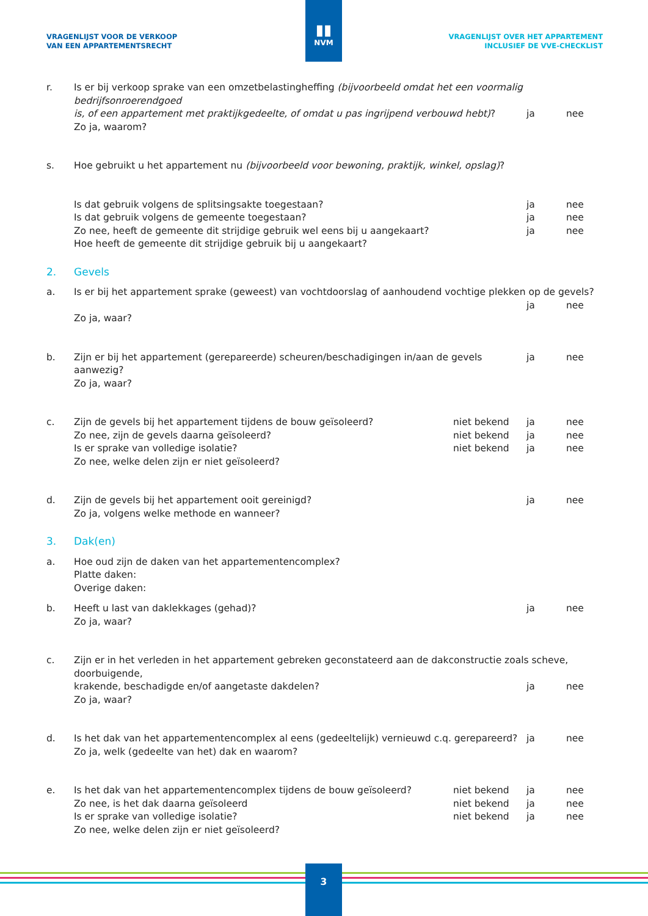▮▮
NVM
VRAGENLIJST VOOR DE VERKOOP
VAN EEN APPARTEMENTSRECHT
VRAGENLIJST OVER HET APPARTEMENT
INCLUSIEF DE VVE-CHECKLIST
r. Is er bij verkoop sprake van een omzetbelastingheffing (bijvoorbeeld omdat het een voormalig bedrijfsonroerendgoed
is, of een appartement met praktijkgedeelte, of omdat u pas ingrijpend verbouwd hebt)? ja nee
Zo ja, waarom?
s. Hoe gebruikt u het appartement nu (bijvoorbeeld voor bewoning, praktijk, winkel, opslag)?
Is dat gebruik volgens de splitsingsakte toegestaan? ja nee
Is dat gebruik volgens de gemeente toegestaan? ja nee
Zo nee, heeft de gemeente dit strijdige gebruik wel eens bij u aangekaart? ja nee
Hoe heeft de gemeente dit strijdige gebruik bij u aangekaart?
2. Gevels
a. Is er bij het appartement sprake (geweest) van vochtdoorslag of aanhoudend vochtige plekken op de gevels?
ja nee
Zo ja, waar?
b. Zijn er bij het appartement (gerepareerde) scheuren/beschadigingen in/aan de gevels aanwezig? ja nee
Zo ja, waar?
c. Zijn de gevels bij het appartement tijdens de bouw geïsoleerd? niet bekend ja nee
Zo nee, zijn de gevels daarna geïsoleerd? niet bekend ja nee
Is er sprake van volledige isolatie? niet bekend ja nee
Zo nee, welke delen zijn er niet geïsoleerd?
d. Zijn de gevels bij het appartement ooit gereinigd? ja nee
Zo ja, volgens welke methode en wanneer?
3. Dak(en)
a. Hoe oud zijn de daken van het appartementencomplex?
Platte daken:
Overige daken:
b. Heeft u last van daklekkages (gehad)? ja nee
Zo ja, waar?
c. Zijn er in het verleden in het appartement gebreken geconstateerd aan de dakconstructie zoals scheve, doorbuigende,
krakende, beschadigde en/of aangetaste dakdelen? ja nee
Zo ja, waar?
d. Is het dak van het appartementencomplex al eens (gedeeltelijk) vernieuwd c.q. gerepareerd? ja nee
Zo ja, welk (gedeelte van het) dak en waarom?
e. Is het dak van het appartementencomplex tijdens de bouw geïsoleerd? niet bekend ja nee
Zo nee, is het dak daarna geïsoleerd niet bekend ja nee
Is er sprake van volledige isolatie? niet bekend ja nee
Zo nee, welke delen zijn er niet geïsoleerd?
3